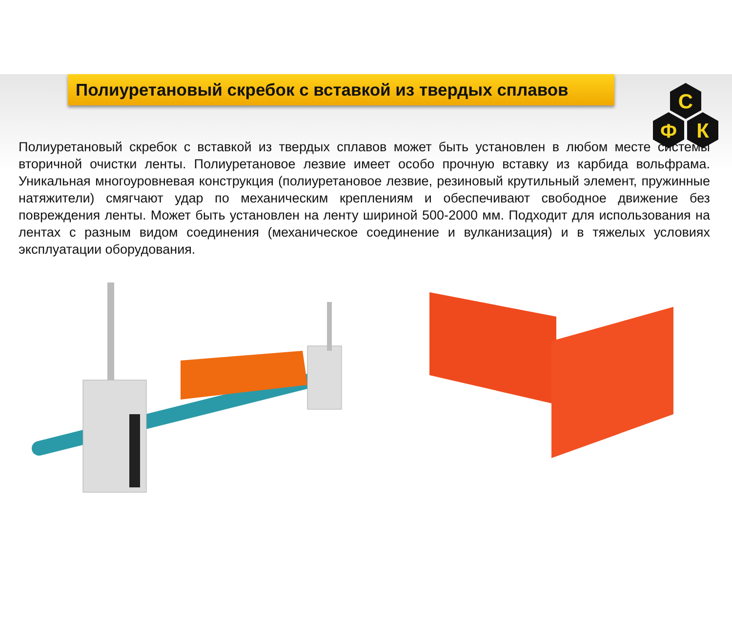С
Ф
К
Полиуретановый скребок с вставкой из твердых сплавов
Полиуретановый скребок с вставкой из твердых сплавов может быть установлен в любом месте системы вторичной очистки ленты. Полиуретановое лезвие имеет особо прочную вставку из карбида вольфрама. Уникальная многоуровневая конструкция (полиуретановое лезвие, резиновый крутильный элемент, пружинные натяжители) смягчают удар по механическим креплениям и обеспечивают свободное движение без повреждения ленты. Может быть установлен на ленту шириной 500-2000 мм. Подходит для использования на лентах с разным видом соединения (механическое соединение и вулканизация) и в тяжелых условиях эксплуатации оборудования.